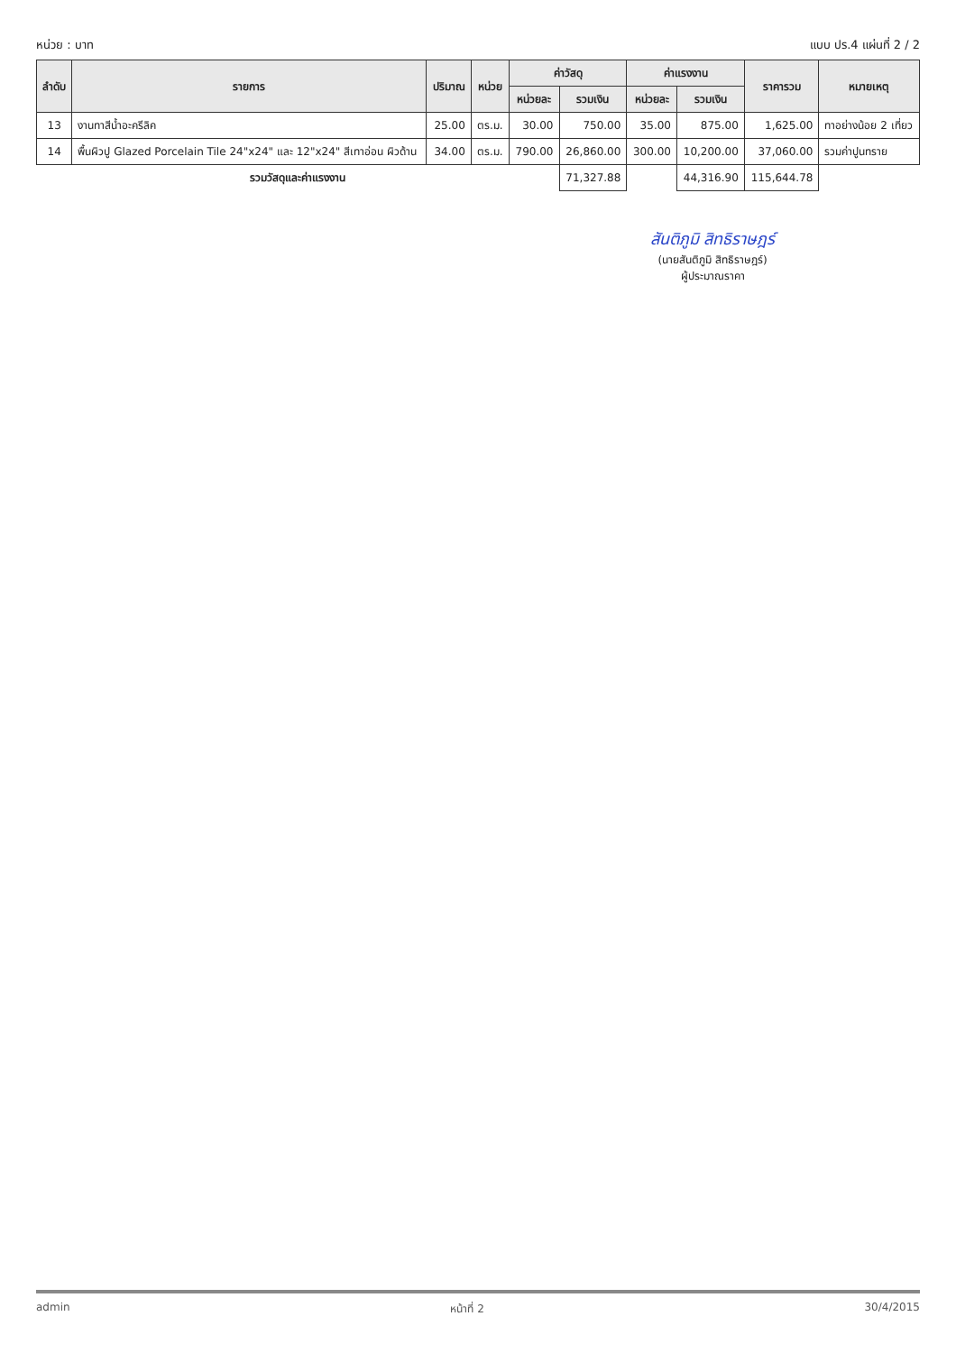หน่วย : บาท แบบ ปร.4 แผ่นที่ 2 / 2
| ลำดับ | รายการ | ปริมาณ | หน่วย | ค่าวัสดุ | | ค่าแรงงาน | | ราคารวม | หมายเหตุ |
| --- | --- | --- | --- | --- | --- | --- | --- | --- | --- |
| | | | | หน่วยละ | รวมเงิน | หน่วยละ | รวมเงิน | | |
| 13 | งานทาสีน้ำอะครีลิค | 25.00 | ตร.ม. | 30.00 | 750.00 | 35.00 | 875.00 | 1,625.00 | ทาอย่างน้อย 2 เที่ยว |
| 14 | พื้นผิวปู Glazed Porcelain Tile 24"x24" และ 12"x24" สีเทาอ่อน ผิวด้าน | 34.00 | ตร.ม. | 790.00 | 26,860.00 | 300.00 | 10,200.00 | 37,060.00 | รวมค่าปูนทราย |
| รวมวัสดุและค่าแรงงาน | | | | | 71,327.88 | | 44,316.90 | 115,644.78 | |
สันติภูมิ สิทธิราษฎร์
(นายสันติภูมิ สิทธิราษฎร์)
ผู้ประมาณราคา
admin หน้าที่ 2 30/4/2015